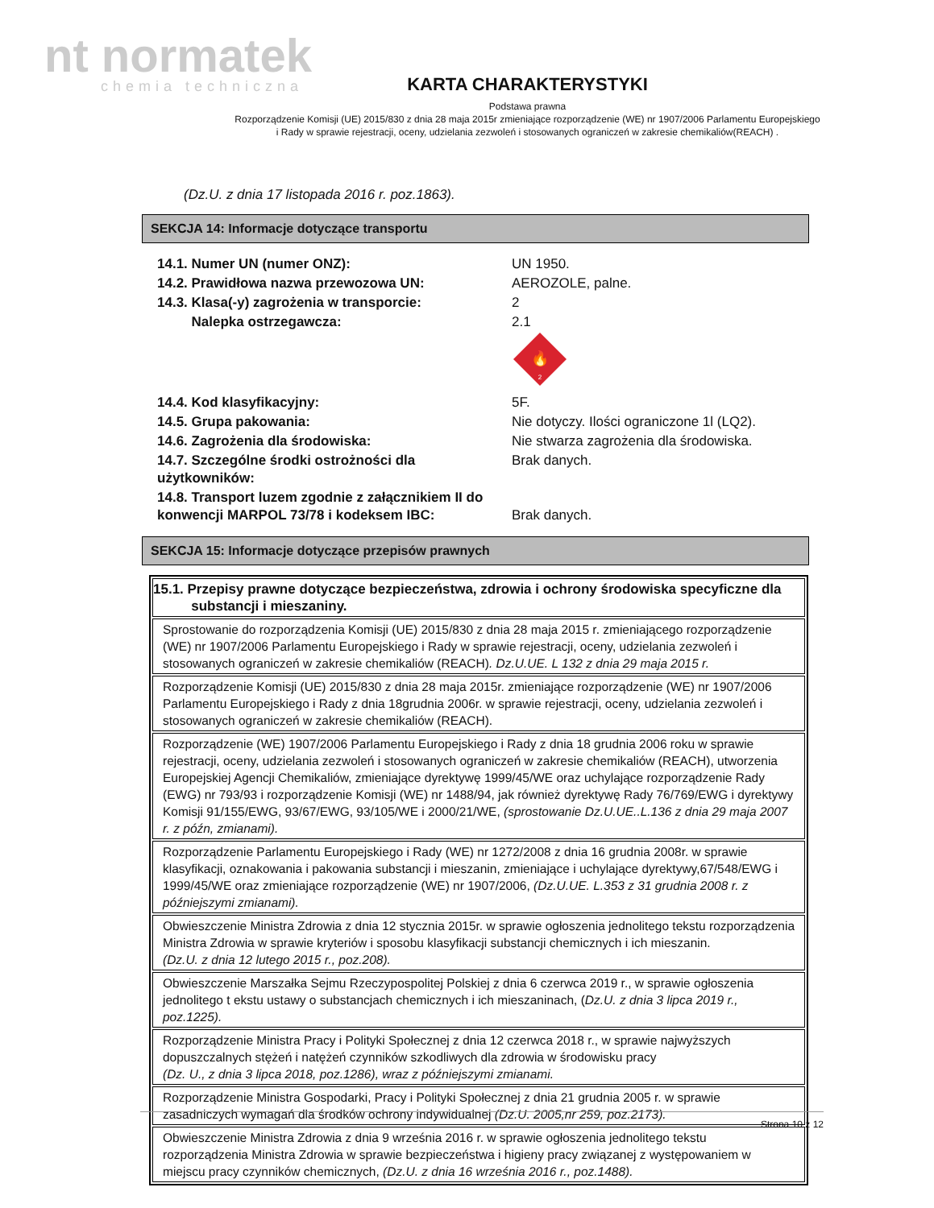nt normatek
chemia techniczna
KARTA CHARAKTERYSTYKI
Podstawa prawna
Rozporządzenie Komisji (UE) 2015/830 z dnia 28 maja 2015r zmieniające rozporządzenie (WE) nr 1907/2006 Parlamentu Europejskiego
i Rady w sprawie rejestracji, oceny, udzielania zezwoleń i stosowanych ograniczeń w zakresie chemikaliów(REACH) .
(Dz.U. z dnia 17 listopada 2016 r. poz.1863).
SEKCJA 14: Informacje dotyczące transportu
| 14.1. Numer UN (numer ONZ): | UN 1950. |
| 14.2. Prawidłowa nazwa przewozowa UN: | AEROZOLE, palne. |
| 14.3. Klasa(-y) zagrożenia w transporcie: | 2 |
| Nalepka ostrzegawcza: | 2.1 🔥 2 |
| 14.4. Kod klasyfikacyjny: | 5F. |
| 14.5. Grupa pakowania: | Nie dotyczy. Ilości ograniczone 1l (LQ2). |
| 14.6. Zagrożenia dla środowiska: | Nie stwarza zagrożenia dla środowiska. |
| 14.7. Szczególne środki ostrożności dla użytkowników: | Brak danych. |
| 14.8. Transport luzem zgodnie z załącznikiem II do konwencji MARPOL 73/78 i kodeksem IBC: | Brak danych. |
SEKCJA 15: Informacje dotyczące przepisów prawnych
| 15.1. Przepisy prawne dotyczące bezpieczeństwa, zdrowia i ochrony środowiska specyficzne dla substancji i mieszaniny. |
| Sprostowanie do rozporządzenia Komisji (UE) 2015/830 z dnia 28 maja 2015 r. zmieniającego rozporządzenie (WE) nr 1907/2006 Parlamentu Europejskiego i Rady w sprawie rejestracji, oceny, udzielania zezwoleń i stosowanych ograniczeń w zakresie chemikaliów (REACH) . Dz.U.UE. L 132 z dnia 29 maja 2015 r. |
| Rozporządzenie Komisji (UE) 2015/830 z dnia 28 maja 2015r. zmieniające rozporządzenie (WE) nr 1907/2006 Parlamentu Europejskiego i Rady z dnia 18grudnia 2006r. w sprawie rejestracji, oceny, udzielania zezwoleń i stosowanych ograniczeń w zakresie chemikaliów (REACH). |
| Rozporządzenie (WE) 1907/2006 Parlamentu Europejskiego i Rady z dnia 18 grudnia 2006 roku w sprawie rejestracji, oceny, udzielania zezwoleń i stosowanych ograniczeń w zakresie chemikaliów (REACH), utworzenia Europejskiej Agencji Chemikaliów, zmieniające dyrektywę 1999/45/WE oraz uchylające rozporządzenie Rady (EWG) nr 793/93 i rozporządzenie Komisji (WE) nr 1488/94, jak również dyrektywę Rady 76/769/EWG i dyrektywy Komisji 91/155/EWG, 93/67/EWG, 93/105/WE i 2000/21/WE, (sprostowanie Dz.U.UE..L.136 z dnia 29 maja 2007 r. z późn, zmianami). |
| Rozporządzenie Parlamentu Europejskiego i Rady (WE) nr 1272/2008 z dnia 16 grudnia 2008r. w sprawie klasyfikacji, oznakowania i pakowania substancji i mieszanin, zmieniające i uchylające dyrektywy,67/548/EWG i 1999/45/WE oraz zmieniające rozporządzenie (WE) nr 1907/2006, (Dz.U.UE. L.353 z 31 grudnia 2008 r. z późniejszymi zmianami). |
| Obwieszczenie Ministra Zdrowia z dnia 12 stycznia 2015r. w sprawie ogłoszenia jednolitego tekstu rozporządzenia Ministra Zdrowia w sprawie kryteriów i sposobu klasyfikacji substancji chemicznych i ich mieszanin. (Dz.U. z dnia 12 lutego 2015 r., poz.208). |
| Obwieszczenie Marszałka Sejmu Rzeczypospolitej Polskiej z dnia 6 czerwca 2019 r., w sprawie ogłoszenia jednolitego t ekstu ustawy o substancjach chemicznych i ich mieszaninach, ( Dz.U. z dnia 3 lipca 2019 r., poz.1225). |
| Rozporządzenie Ministra Pracy i Polityki Społecznej z dnia 12 czerwca 2018 r., w sprawie najwyższych dopuszczalnych stężeń i natężeń czynników szkodliwych dla zdrowia w środowisku pracy (Dz. U., z dnia 3 lipca 2018, poz.1286), wraz z późniejszymi zmianami. |
| Rozporządzenie Ministra Gospodarki, Pracy i Polityki Społecznej z dnia 21 grudnia 2005 r. w sprawie zasadniczych wymagań dla środków ochrony indywidualnej (Dz.U. 2005,nr 259, poz.2173). |
| Obwieszczenie Ministra Zdrowia z dnia 9 września 2016 r. w sprawie ogłoszenia jednolitego tekstu rozporządzenia Ministra Zdrowia w sprawie bezpieczeństwa i higieny pracy związanej z występowaniem w miejscu pracy czynników chemicznych, (Dz.U. z dnia 16 września 2016 r., poz.1488). |
Strona 10 z 12